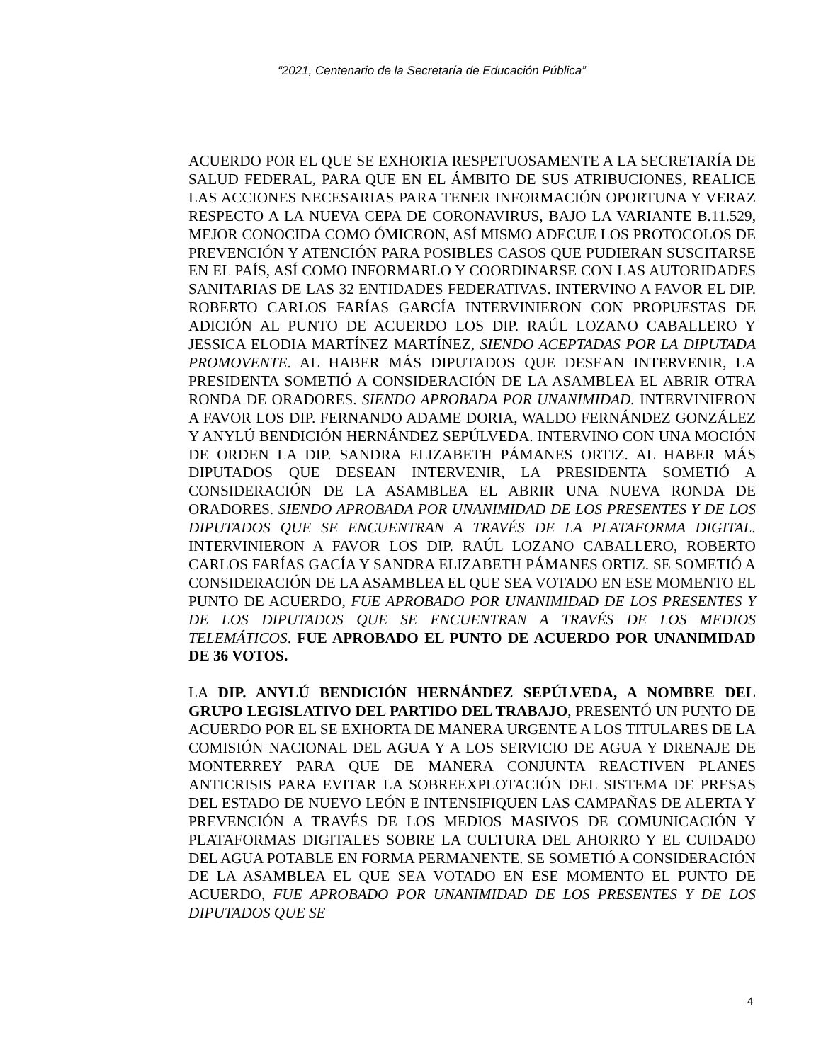“2021, Centenario de la Secretaría de Educación Pública”
ACUERDO POR EL QUE SE EXHORTA RESPETUOSAMENTE A LA SECRETARÍA DE SALUD FEDERAL, PARA QUE EN EL ÁMBITO DE SUS ATRIBUCIONES, REALICE LAS ACCIONES NECESARIAS PARA TENER INFORMACIÓN OPORTUNA Y VERAZ RESPECTO A LA NUEVA CEPA DE CORONAVIRUS, BAJO LA VARIANTE B.11.529, MEJOR CONOCIDA COMO ÓMICRON, ASÍ MISMO ADECUE LOS PROTOCOLOS DE PREVENCIÓN Y ATENCIÓN PARA POSIBLES CASOS QUE PUDIERAN SUSCITARSE EN EL PAÍS, ASÍ COMO INFORMARLO Y COORDINARSE CON LAS AUTORIDADES SANITARIAS DE LAS 32 ENTIDADES FEDERATIVAS. INTERVINO A FAVOR EL DIP. ROBERTO CARLOS FARÍAS GARCÍA INTERVINIERON CON PROPUESTAS DE ADICIÓN AL PUNTO DE ACUERDO LOS DIP. RAÚL LOZANO CABALLERO Y JESSICA ELODIA MARTÍNEZ MARTÍNEZ, SIENDO ACEPTADAS POR LA DIPUTADA PROMOVENTE. AL HABER MÁS DIPUTADOS QUE DESEAN INTERVENIR, LA PRESIDENTA SOMETIÓ A CONSIDERACIÓN DE LA ASAMBLEA EL ABRIR OTRA RONDA DE ORADORES. SIENDO APROBADA POR UNANIMIDAD. INTERVINIERON A FAVOR LOS DIP. FERNANDO ADAME DORIA, WALDO FERNÁNDEZ GONZÁLEZ Y ANYLÚ BENDICIÓN HERNÁNDEZ SEPÚLVEDA. INTERVINO CON UNA MOCIÓN DE ORDEN LA DIP. SANDRA ELIZABETH PÁMANES ORTIZ. AL HABER MÁS DIPUTADOS QUE DESEAN INTERVENIR, LA PRESIDENTA SOMETIÓ A CONSIDERACIÓN DE LA ASAMBLEA EL ABRIR UNA NUEVA RONDA DE ORADORES. SIENDO APROBADA POR UNANIMIDAD DE LOS PRESENTES Y DE LOS DIPUTADOS QUE SE ENCUENTRAN A TRAVÉS DE LA PLATAFORMA DIGITAL. INTERVINIERON A FAVOR LOS DIP. RAÚL LOZANO CABALLERO, ROBERTO CARLOS FARÍAS GACÍA Y SANDRA ELIZABETH PÁMANES ORTIZ. SE SOMETIÓ A CONSIDERACIÓN DE LA ASAMBLEA EL QUE SEA VOTADO EN ESE MOMENTO EL PUNTO DE ACUERDO, FUE APROBADO POR UNANIMIDAD DE LOS PRESENTES Y DE LOS DIPUTADOS QUE SE ENCUENTRAN A TRAVÉS DE LOS MEDIOS TELEMÁTICOS. FUE APROBADO EL PUNTO DE ACUERDO POR UNANIMIDAD DE 36 VOTOS.
LA DIP. ANYLÚ BENDICIÓN HERNÁNDEZ SEPÚLVEDA, A NOMBRE DEL GRUPO LEGISLATIVO DEL PARTIDO DEL TRABAJO, PRESENTÓ UN PUNTO DE ACUERDO POR EL SE EXHORTA DE MANERA URGENTE A LOS TITULARES DE LA COMISIÓN NACIONAL DEL AGUA Y A LOS SERVICIO DE AGUA Y DRENAJE DE MONTERREY PARA QUE DE MANERA CONJUNTA REACTIVEN PLANES ANTICRISIS PARA EVITAR LA SOBREEXPLOTACIÓN DEL SISTEMA DE PRESAS DEL ESTADO DE NUEVO LEÓN E INTENSIFIQUEN LAS CAMPAÑAS DE ALERTA Y PREVENCIÓN A TRAVÉS DE LOS MEDIOS MASIVOS DE COMUNICACIÓN Y PLATAFORMAS DIGITALES SOBRE LA CULTURA DEL AHORRO Y EL CUIDADO DEL AGUA POTABLE EN FORMA PERMANENTE. SE SOMETIÓ A CONSIDERACIÓN DE LA ASAMBLEA EL QUE SEA VOTADO EN ESE MOMENTO EL PUNTO DE ACUERDO, FUE APROBADO POR UNANIMIDAD DE LOS PRESENTES Y DE LOS DIPUTADOS QUE SE
4